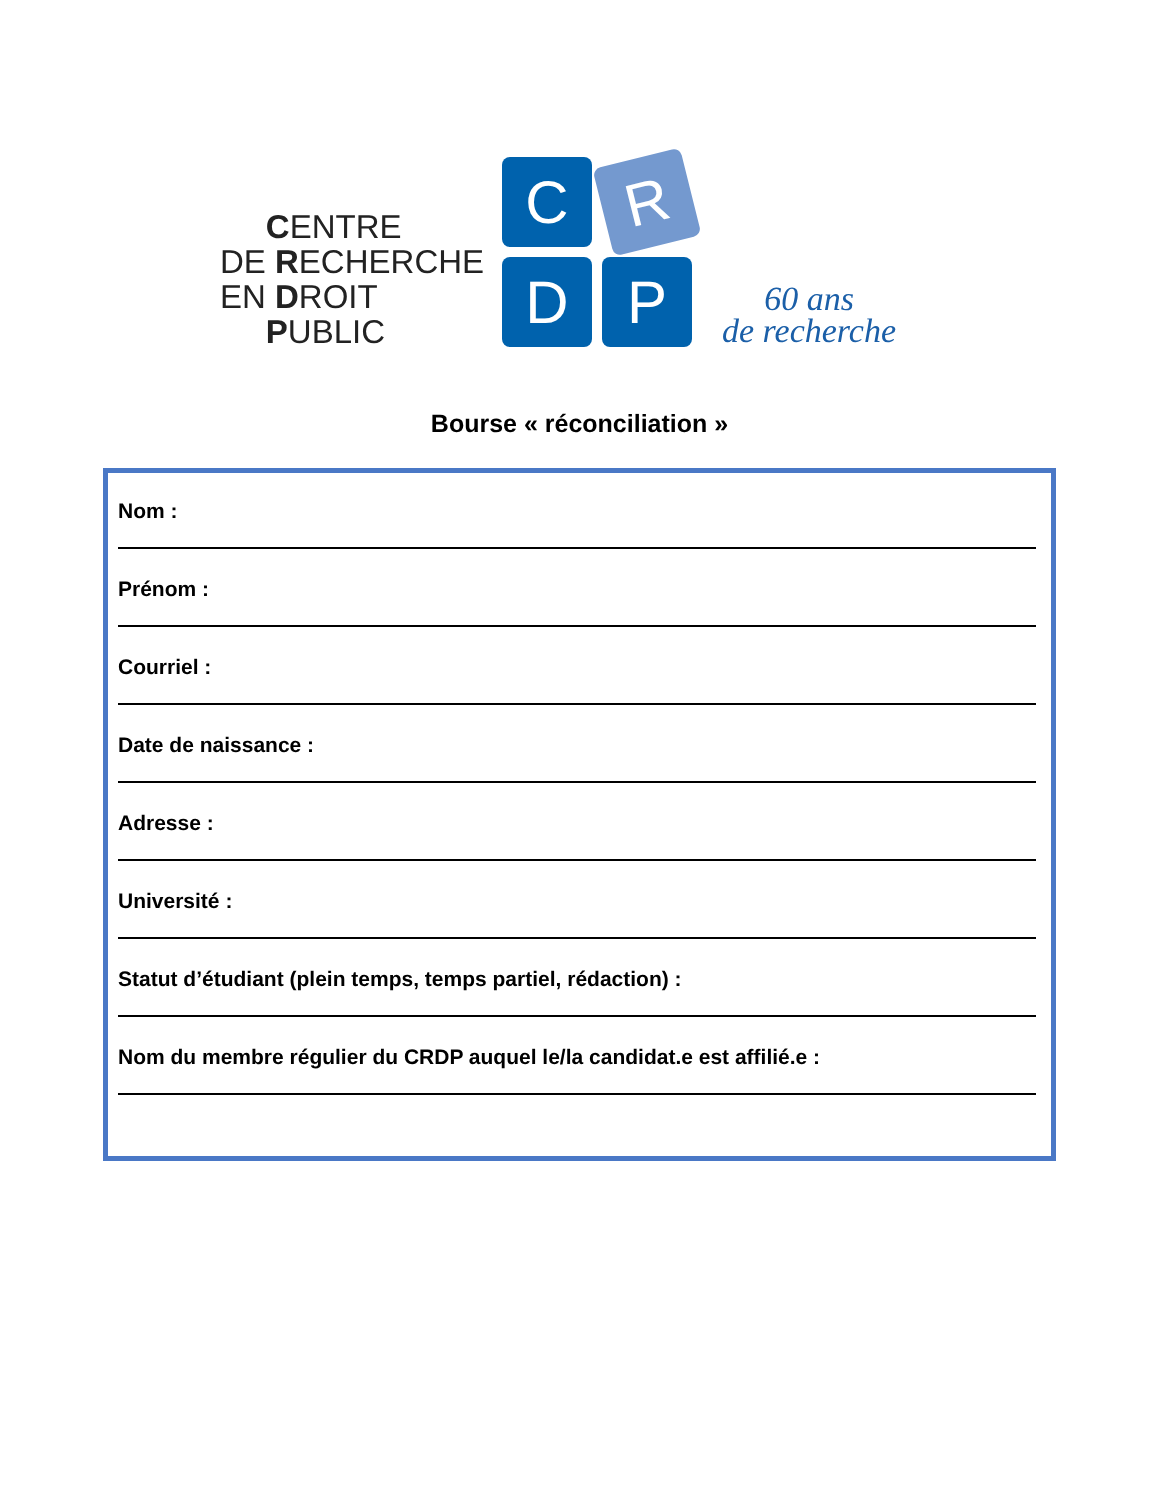CENTRE
DE RECHERCHE
EN DROIT
PUBLIC
C
R
D
P
60 ans
de recherche
Bourse « réconciliation »
Nom :
Prénom :
Courriel :
Date de naissance :
Adresse :
Université :
Statut d’étudiant (plein temps, temps partiel, rédaction) :
Nom du membre régulier du CRDP auquel le/la candidat.e est affilié.e :